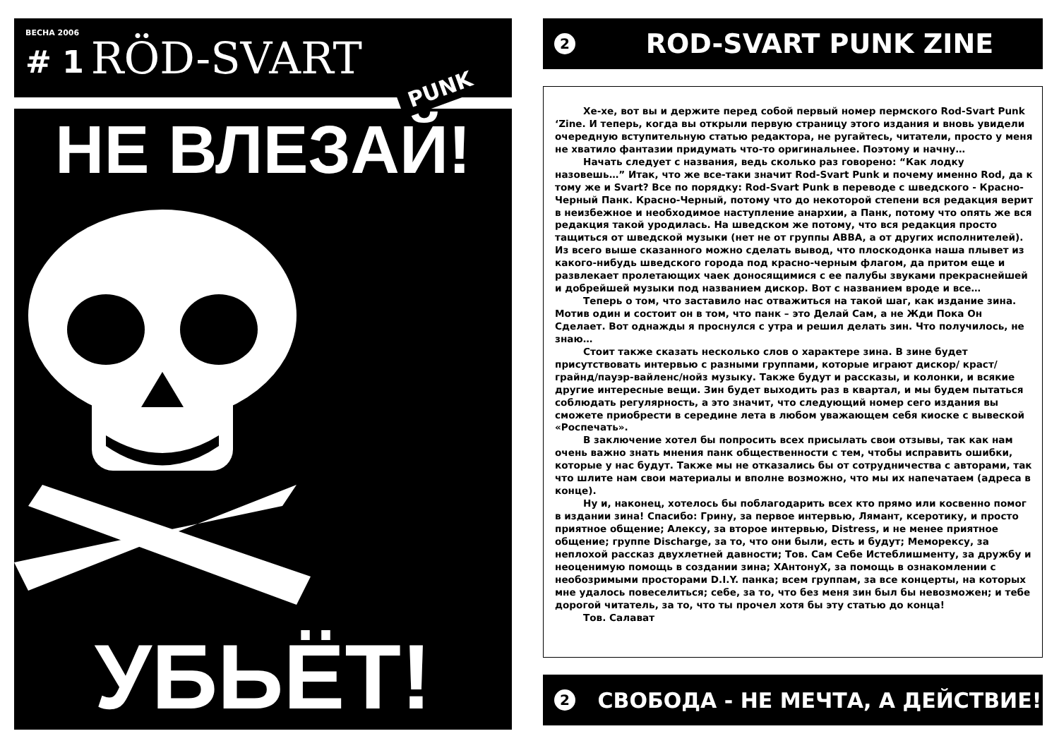ВЕСНА 2006 # 1 RÖD-SVART
PUNK
НЕ ВЛЕЗАЙ!
УБЬЁТ!
2 ROD-SVART PUNK ZINE
Хе-хе, вот вы и держите перед собой первый номер пермского Rod-Svart Punk ‘Zine. И теперь, когда вы открыли первую страницу этого издания и вновь увидели очередную вступительную статью редактора, не ругайтесь, читатели, просто у меня не хватило фантазии придумать что-то оригинальнее. Поэтому и начну…
Начать следует с названия, ведь сколько раз говорено: “Как лодку назовешь…” Итак, что же все-таки значит Rod-Svart Punk и почему именно Rod, да к тому же и Svart? Все по порядку: Rod-Svart Punk в переводе с шведского - Красно-Черный Панк. Красно-Черный, потому что до некоторой степени вся редакция верит в неизбежное и необходимое наступление анархии, а Панк, потому что опять же вся редакция такой уродилась. На шведском же потому, что вся редакция просто тащиться от шведской музыки (нет не от группы ABBA, а от других исполнителей). Из всего выше сказанного можно сделать вывод, что плоскодонка наша плывет из какого-нибудь шведского города под красно-черным флагом, да притом еще и развлекает пролетающих чаек доносящимися с ее палубы звуками прекраснейшей и добрейшей музыки под названием дискор. Вот с названием вроде и все…
Теперь о том, что заставило нас отважиться на такой шаг, как издание зина. Мотив один и состоит он в том, что панк – это Делай Сам, а не Жди Пока Он Сделает. Вот однажды я проснулся с утра и решил делать зин. Что получилось, не знаю…
Стоит также сказать несколько слов о характере зина. В зине будет присутствовать интервью с разными группами, которые играют дискор/ краст/грайнд/пауэр-вайленс/нойз музыку. Также будут и рассказы, и колонки, и всякие другие интересные вещи. Зин будет выходить раз в квартал, и мы будем пытаться соблюдать регулярность, а это значит, что следующий номер сего издания вы сможете приобрести в середине лета в любом уважающем себя киоске с вывеской «Роспечать».
В заключение хотел бы попросить всех присылать свои отзывы, так как нам очень важно знать мнения панк общественности с тем, чтобы исправить ошибки, которые у нас будут. Также мы не отказались бы от сотрудничества с авторами, так что шлите нам свои материалы и вполне возможно, что мы их напечатаем (адреса в конце).
Ну и, наконец, хотелось бы поблагодарить всех кто прямо или косвенно помог в издании зина! Спасибо: Грину, за первое интервью, Лямант, ксеротику, и просто приятное общение; Алексу, за второе интервью, Distress, и не менее приятное общение; группе Discharge, за то, что они были, есть и будут; Меморексу, за неплохой рассказ двухлетней давности; Тов. Сам Себе Истеблишменту, за дружбу и неоценимую помощь в создании зина; XАнтонуX, за помощь в ознакомлении с необозримыми просторами D.I.Y. панка; всем группам, за все концерты, на которых мне удалось повеселиться; себе, за то, что без меня зин был бы невозможен; и тебе дорогой читатель, за то, что ты прочел хотя бы эту статью до конца!
Тов. Салават
2 СВОБОДА - НЕ МЕЧТА, А ДЕЙСТВИЕ!